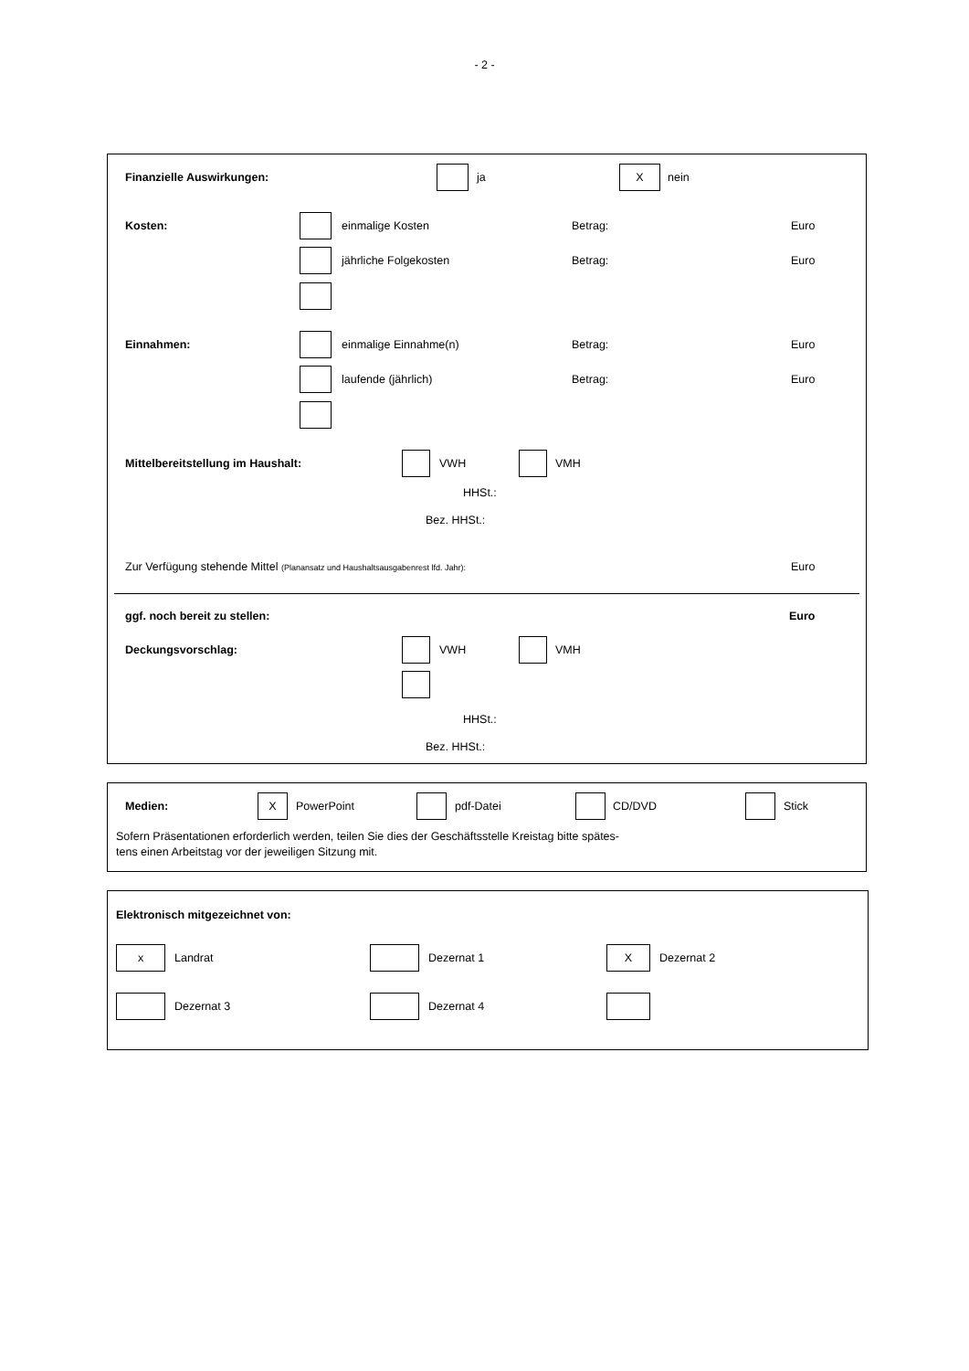- 2 -
Finanzielle Auswirkungen: ja
X
nein
Kosten: einmalige Kosten Betrag: Euro
jährliche Folgekosten Betrag: Euro
Einnahmen: einmalige Einnahme(n) Betrag: Euro
laufende (jährlich) Betrag: Euro
Mittelbereitstellung im Haushalt: VWH VMH
HHSt.:
Bez. HHSt.:
Zur Verfügung stehende Mittel (Planansatz und Haushaltsausgabenrest lfd. Jahr): Euro
ggf. noch bereit zu stellen: Euro
Deckungsvorschlag: VWH VMH
HHSt.:
Bez. HHSt.:
Medien:
X
PowerPoint pdf-Datei CD/DVD Stick
Sofern Präsentationen erforderlich werden, teilen Sie dies der Geschäftsstelle Kreistag bitte spätes-
tens einen Arbeitstag vor der jeweiligen Sitzung mit.
Elektronisch mitgezeichnet von:
x
Landrat Dezernat 1
X
Dezernat 2
Dezernat 3 Dezernat 4